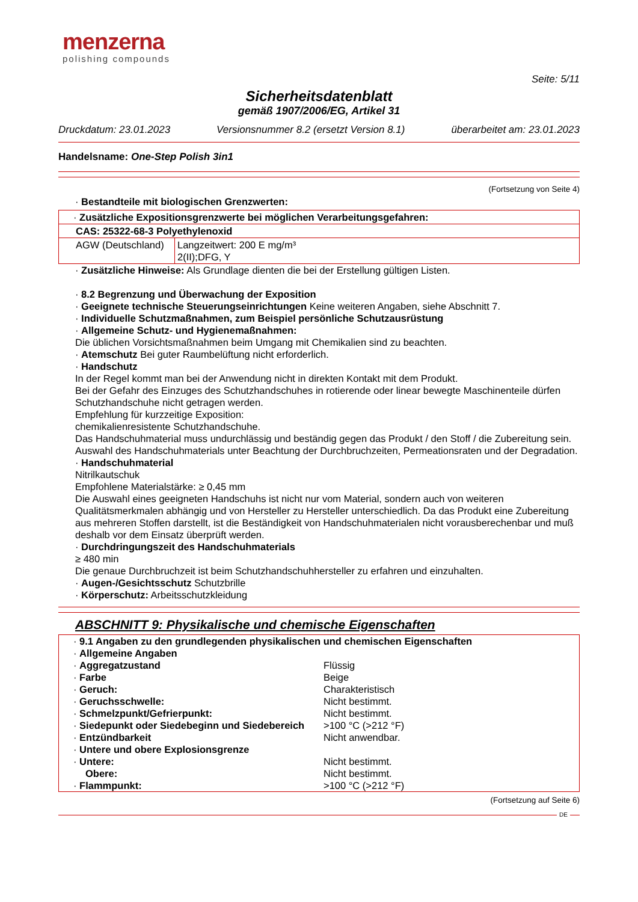menzerna
polishing compounds
Seite: 5/11
Sicherheitsdatenblatt
gemäß 1907/2006/EG, Artikel 31
Druckdatum: 23.01.2023 Versionsnummer 8.2 (ersetzt Version 8.1) überarbeitet am: 23.01.2023
Handelsname: One-Step Polish 3in1
(Fortsetzung von Seite 4)
· Bestandteile mit biologischen Grenzwerten:
| · Zusätzliche Expositionsgrenzwerte bei möglichen Verarbeitungsgefahren: | |
| CAS: 25322-68-3 Polyethylenoxid | |
| AGW (Deutschland) | Langzeitwert: 200 E mg/m³ 2(II);DFG, Y |
· Zusätzliche Hinweise: Als Grundlage dienten die bei der Erstellung gültigen Listen.
· 8.2 Begrenzung und Überwachung der Exposition
· Geeignete technische Steuerungseinrichtungen Keine weiteren Angaben, siehe Abschnitt 7.
· Individuelle Schutzmaßnahmen, zum Beispiel persönliche Schutzausrüstung
· Allgemeine Schutz- und Hygienemaßnahmen:
Die üblichen Vorsichtsmaßnahmen beim Umgang mit Chemikalien sind zu beachten.
· Atemschutz Bei guter Raumbelüftung nicht erforderlich.
· Handschutz
In der Regel kommt man bei der Anwendung nicht in direkten Kontakt mit dem Produkt.
Bei der Gefahr des Einzuges des Schutzhandschuhes in rotierende oder linear bewegte Maschinenteile dürfen Schutzhandschuhe nicht getragen werden.
Empfehlung für kurzzeitige Exposition:
chemikalienresistente Schutzhandschuhe.
Das Handschuhmaterial muss undurchlässig und beständig gegen das Produkt / den Stoff / die Zubereitung sein.
Auswahl des Handschuhmaterials unter Beachtung der Durchbruchzeiten, Permeationsraten und der Degradation.
· Handschuhmaterial
Nitrilkautschuk
Empfohlene Materialstärke: ≥ 0,45 mm
Die Auswahl eines geeigneten Handschuhs ist nicht nur vom Material, sondern auch von weiteren Qualitätsmerkmalen abhängig und von Hersteller zu Hersteller unterschiedlich. Da das Produkt eine Zubereitung aus mehreren Stoffen darstellt, ist die Beständigkeit von Handschuhmaterialen nicht vorausberechenbar und muß deshalb vor dem Einsatz überprüft werden.
· Durchdringungszeit des Handschuhmaterials
≥ 480 min
Die genaue Durchbruchzeit ist beim Schutzhandschuhhersteller zu erfahren und einzuhalten.
· Augen-/Gesichtsschutz Schutzbrille
· Körperschutz: Arbeitsschutzkleidung
ABSCHNITT 9: Physikalische und chemische Eigenschaften
| · 9.1 Angaben zu den grundlegenden physikalischen und chemischen Eigenschaften | |
| · Allgemeine Angaben | |
| · Aggregatzustand | Flüssig |
| · Farbe | Beige |
| · Geruch: | Charakteristisch |
| · Geruchsschwelle: | Nicht bestimmt. |
| · Schmelzpunkt/Gefrierpunkt: | Nicht bestimmt. |
| · Siedepunkt oder Siedebeginn und Siedebereich | >100 °C (>212 °F) |
| · Entzündbarkeit | Nicht anwendbar. |
| · Untere und obere Explosionsgrenze | |
| · Untere: | Nicht bestimmt. |
| Obere: | Nicht bestimmt. |
| · Flammpunkt: | >100 °C (>212 °F) |
(Fortsetzung auf Seite 6)
DE